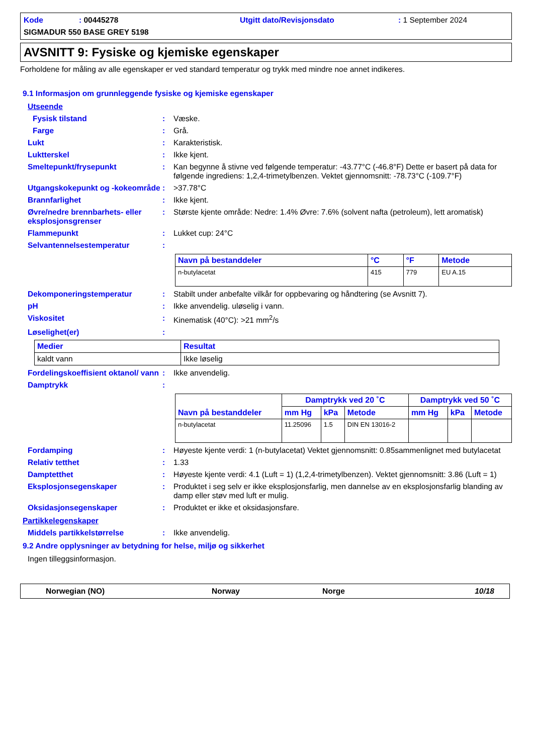Kode: 00445278 Utgitt dato/Revisjonsdato: 1 September 2024
SIGMADUR 550 BASE GREY 5198
AVSNITT 9: Fysiske og kjemiske egenskaper
Forholdene for måling av alle egenskaper er ved standard temperatur og trykk med mindre noe annet indikeres.
9.1 Informasjon om grunnleggende fysiske og kjemiske egenskaper
Utseende
Fysisk tilstand: Væske.
Farge: Grå.
Lukt: Karakteristisk.
Luktterskel: Ikke kjent.
Smeltepunkt/frysepunkt: Kan begynne å stivne ved følgende temperatur: -43.77°C (-46.8°F) Dette er basert på data for følgende ingrediens: 1,2,4-trimetylbenzen. Vektet gjennomsnitt: -78.73°C (-109.7°F)
Utgangskokepunkt og -kokeområde: >37.78°C
Brannfarlighet: Ikke kjent.
Øvre/nedre brennbarhets- eller eksplosjonsgrenser: Største kjente område: Nedre: 1.4% Øvre: 7.6% (solvent nafta (petroleum), lett aromatisk)
Flammepunkt: Lukket cup: 24°C
Selvantennelsestemperatur:
| Navn på bestanddeler | °C | °F | Metode |
| --- | --- | --- | --- |
| n-butylacetat | 415 | 779 | EU A.15 |
Dekomponeringstemperatur: Stabilt under anbefalte vilkår for oppbevaring og håndtering (se Avsnitt 7).
pH: Ikke anvendelig. uløselig i vann.
Viskositet: Kinematisk (40°C): >21 mm<sup>2</sup>/s
Løselighet(er):
| Medier | Resultat |
| --- | --- |
| kaldt vann | Ikke løselig |
Fordelingskoeffisient oktanol/ vann: Ikke anvendelig.
Damptrykk:
| Navn på bestanddeler | Damptrykk ved 20 ˚C | | | Damptrykk ved 50 ˚C | | |
| --- | --- | --- | --- | --- | --- | --- |
| | mm Hg | kPa | Metode | mm Hg | kPa | Metode |
| n-butylacetat | 11.25096 | 1.5 | DIN EN 13016-2 | | | |
Fordamping: Høyeste kjente verdi: 1 (n-butylacetat) Vektet gjennomsnitt: 0.85sammenlignet med butylacetat
Relativ tetthet: 1.33
Damptetthet: Høyeste kjente verdi: 4.1 (Luft = 1) (1,2,4-trimetylbenzen). Vektet gjennomsnitt: 3.86 (Luft = 1)
Eksplosjonsegenskaper: Produktet i seg selv er ikke eksplosjonsfarlig, men dannelse av en eksplosjonsfarlig blanding av damp eller støv med luft er mulig.
Oksidasjonsegenskaper: Produktet er ikke et oksidasjonsfare.
Partikkelegenskaper
Middels partikkelstørrelse: Ikke anvendelig.
9.2 Andre opplysninger av betydning for helse, miljø og sikkerhet
Ingen tilleggsinformasjon.
Norwegian (NO) Norway Norge 10/18